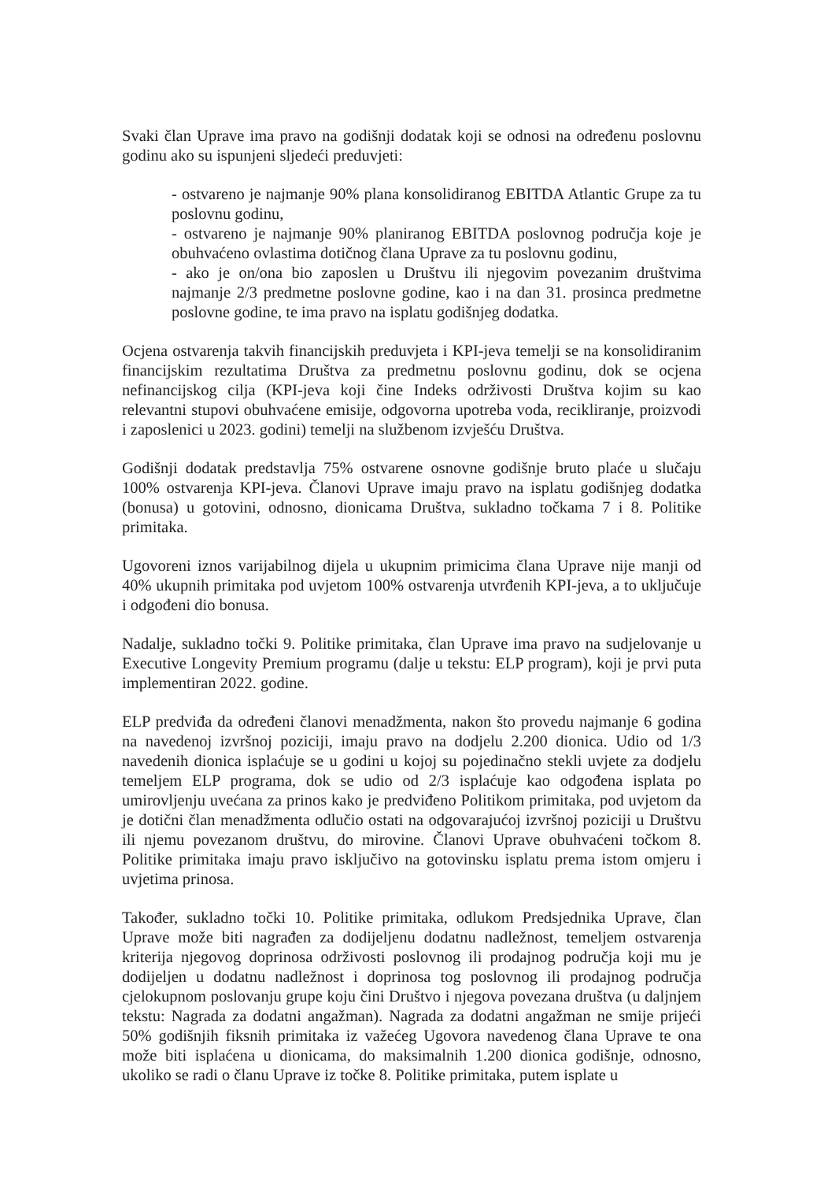Svaki član Uprave ima pravo na godišnji dodatak koji se odnosi na određenu poslovnu godinu ako su ispunjeni sljedeći preduvjeti:
- ostvareno je najmanje 90% plana konsolidiranog EBITDA Atlantic Grupe za tu poslovnu godinu,
- ostvareno je najmanje 90% planiranog EBITDA poslovnog područja koje je obuhvaćeno ovlastima dotičnog člana Uprave za tu poslovnu godinu,
- ako je on/ona bio zaposlen u Društvu ili njegovim povezanim društvima najmanje 2/3 predmetne poslovne godine, kao i na dan 31. prosinca predmetne poslovne godine, te ima pravo na isplatu godišnjeg dodatka.
Ocjena ostvarenja takvih financijskih preduvjeta i KPI-jeva temelji se na konsolidiranim financijskim rezultatima Društva za predmetnu poslovnu godinu, dok se ocjena nefinancijskog cilja (KPI-jeva koji čine Indeks održivosti Društva kojim su kao relevantni stupovi obuhvaćene emisije, odgovorna upotreba voda, recikliranje, proizvodi i zaposlenici u 2023. godini) temelji na službenom izvješću Društva.
Godišnji dodatak predstavlja 75% ostvarene osnovne godišnje bruto plaće u slučaju 100% ostvarenja KPI-jeva. Članovi Uprave imaju pravo na isplatu godišnjeg dodatka (bonusa) u gotovini, odnosno, dionicama Društva, sukladno točkama 7 i 8. Politike primitaka.
Ugovoreni iznos varijabilnog dijela u ukupnim primicima člana Uprave nije manji od 40% ukupnih primitaka pod uvjetom 100% ostvarenja utvrđenih KPI-jeva, a to uključuje i odgođeni dio bonusa.
Nadalje, sukladno točki 9. Politike primitaka, član Uprave ima pravo na sudjelovanje u Executive Longevity Premium programu (dalje u tekstu: ELP program), koji je prvi puta implementiran 2022. godine.
ELP predviđa da određeni članovi menadžmenta, nakon što provedu najmanje 6 godina na navedenoj izvršnoj poziciji, imaju pravo na dodjelu 2.200 dionica. Udio od 1/3 navedenih dionica isplaćuje se u godini u kojoj su pojedinačno stekli uvjete za dodjelu temeljem ELP programa, dok se udio od 2/3 isplaćuje kao odgođena isplata po umirovljenju uvećana za prinos kako je predviđeno Politikom primitaka, pod uvjetom da je dotični član menadžmenta odlučio ostati na odgovarajućoj izvršnoj poziciji u Društvu ili njemu povezanom društvu, do mirovine. Članovi Uprave obuhvaćeni točkom 8. Politike primitaka imaju pravo isključivo na gotovinsku isplatu prema istom omjeru i uvjetima prinosa.
Također, sukladno točki 10. Politike primitaka, odlukom Predsjednika Uprave, član Uprave može biti nagrađen za dodijeljenu dodatnu nadležnost, temeljem ostvarenja kriterija njegovog doprinosa održivosti poslovnog ili prodajnog područja koji mu je dodijeljen u dodatnu nadležnost i doprinosa tog poslovnog ili prodajnog područja cjelokupnom poslovanju grupe koju čini Društvo i njegova povezana društva (u daljnjem tekstu: Nagrada za dodatni angažman). Nagrada za dodatni angažman ne smije prijeći 50% godišnjih fiksnih primitaka iz važećeg Ugovora navedenog člana Uprave te ona može biti isplaćena u dionicama, do maksimalnih 1.200 dionica godišnje, odnosno, ukoliko se radi o članu Uprave iz točke 8. Politike primitaka, putem isplate u